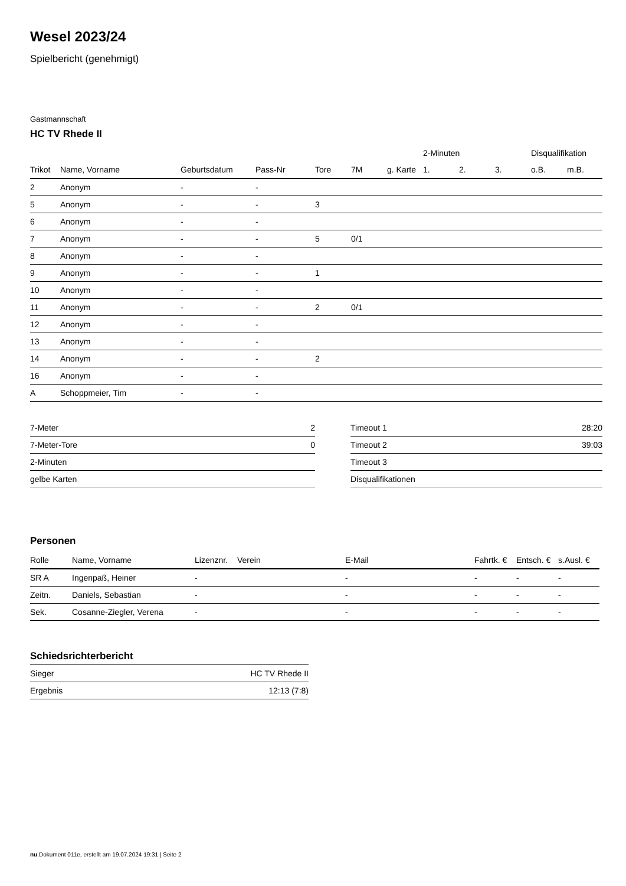Wesel 2023/24
Spielbericht (genehmigt)
Gastmannschaft
HC TV Rhede II
| | | | | | | | 2-Minuten | | | Disqualifikation | |
| --- | --- | --- | --- | --- | --- | --- | --- | --- | --- | --- | --- |
| Trikot | Name, Vorname | Geburtsdatum | Pass-Nr | Tore | 7M | g. Karte | 1. | 2. | 3. | o.B. | m.B. |
| 2 | Anonym | - | - | | | | | | | | |
| 5 | Anonym | - | - | 3 | | | | | | | |
| 6 | Anonym | - | - | | | | | | | | |
| 7 | Anonym | - | - | 5 | 0/1 | | | | | | |
| 8 | Anonym | - | - | | | | | | | | |
| 9 | Anonym | - | - | 1 | | | | | | | |
| 10 | Anonym | - | - | | | | | | | | |
| 11 | Anonym | - | - | 2 | 0/1 | | | | | | |
| 12 | Anonym | - | - | | | | | | | | |
| 13 | Anonym | - | - | | | | | | | | |
| 14 | Anonym | - | - | 2 | | | | | | | |
| 16 | Anonym | - | - | | | | | | | | |
| A | Schoppmeier, Tim | - | - | | | | | | | | |
| 7-Meter | 2 |
| 7-Meter-Tore | 0 |
| 2-Minuten | |
| gelbe Karten | |
| Timeout 1 | 28:20 |
| Timeout 2 | 39:03 |
| Timeout 3 | |
| Disqualifikationen | |
Personen
| Rolle | Name, Vorname | Lizenznr. | Verein | E-Mail | Fahrtk. € | Entsch. € | s.Ausl. € |
| --- | --- | --- | --- | --- | --- | --- | --- |
| SR A | Ingenpaß, Heiner | - | | - | - | - | - |
| Zeitn. | Daniels, Sebastian | - | | - | - | - | - |
| Sek. | Cosanne-Ziegler, Verena | - | | - | - | - | - |
Schiedsrichterbericht
| Sieger | HC TV Rhede II |
| Ergebnis | 12:13 (7:8) |
nu.Dokument 011e, erstellt am 19.07.2024 19:31 | Seite 2